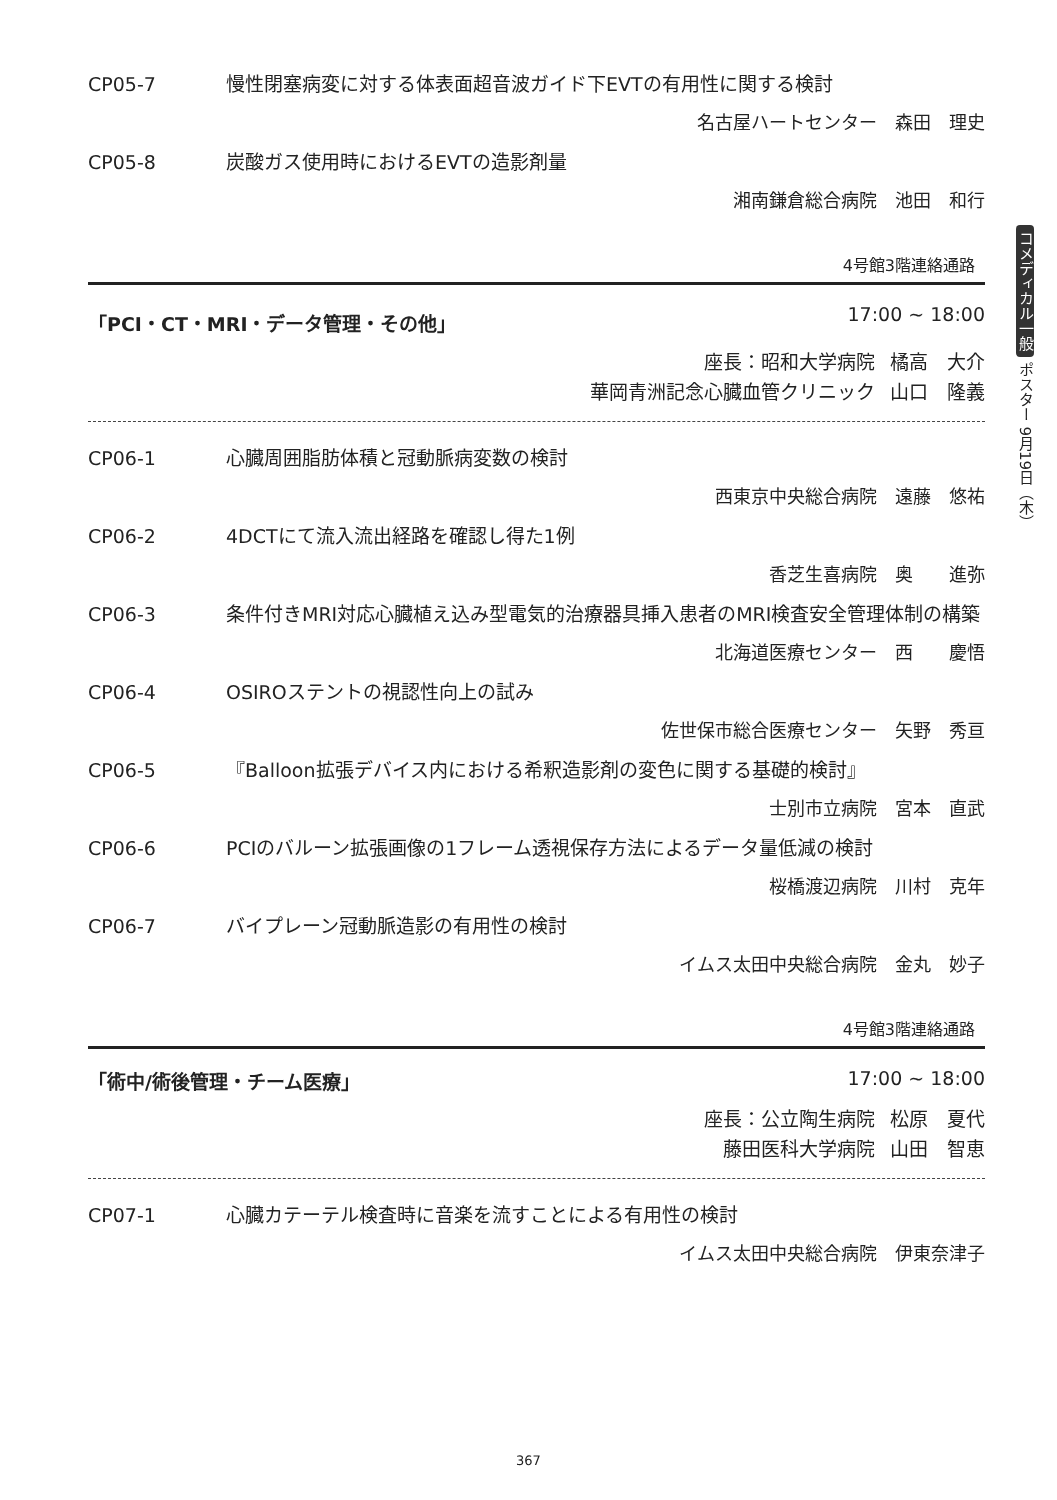コメディカル一般 ポスター 9月19日（木）
CP05-7 慢性閉塞病変に対する体表面超音波ガイド下EVTの有用性に関する検討
名古屋ハートセンター　森田　理史
CP05-8 炭酸ガス使用時におけるEVTの造影剤量
湘南鎌倉総合病院　池田　和行
4号館3階連絡通路
「PCI・CT・MRI・データ管理・その他」 17:00 ~ 18:00
座長：昭和大学病院 橘高　大介
華岡青洲記念心臓血管クリニック 山口　隆義
CP06-1 心臓周囲脂肪体積と冠動脈病変数の検討
西東京中央総合病院　遠藤　悠祐
CP06-2 4DCTにて流入流出経路を確認し得た1例
香芝生喜病院　奥　　進弥
CP06-3 条件付きMRI対応心臓植え込み型電気的治療器具挿入患者のMRI検査安全管理体制の構築
北海道医療センター　西　　慶悟
CP06-4 OSIROステントの視認性向上の試み
佐世保市総合医療センター　矢野　秀亘
CP06-5 『Balloon拡張デバイス内における希釈造影剤の変色に関する基礎的検討』
士別市立病院　宮本　直武
CP06-6 PCIのバルーン拡張画像の1フレーム透視保存方法によるデータ量低減の検討
桜橋渡辺病院　川村　克年
CP06-7 バイプレーン冠動脈造影の有用性の検討
イムス太田中央総合病院　金丸　妙子
4号館3階連絡通路
「術中/術後管理・チーム医療」 17:00 ~ 18:00
座長：公立陶生病院 松原　夏代
藤田医科大学病院 山田　智恵
CP07-1 心臓カテーテル検査時に音楽を流すことによる有用性の検討
イムス太田中央総合病院　伊東奈津子
367